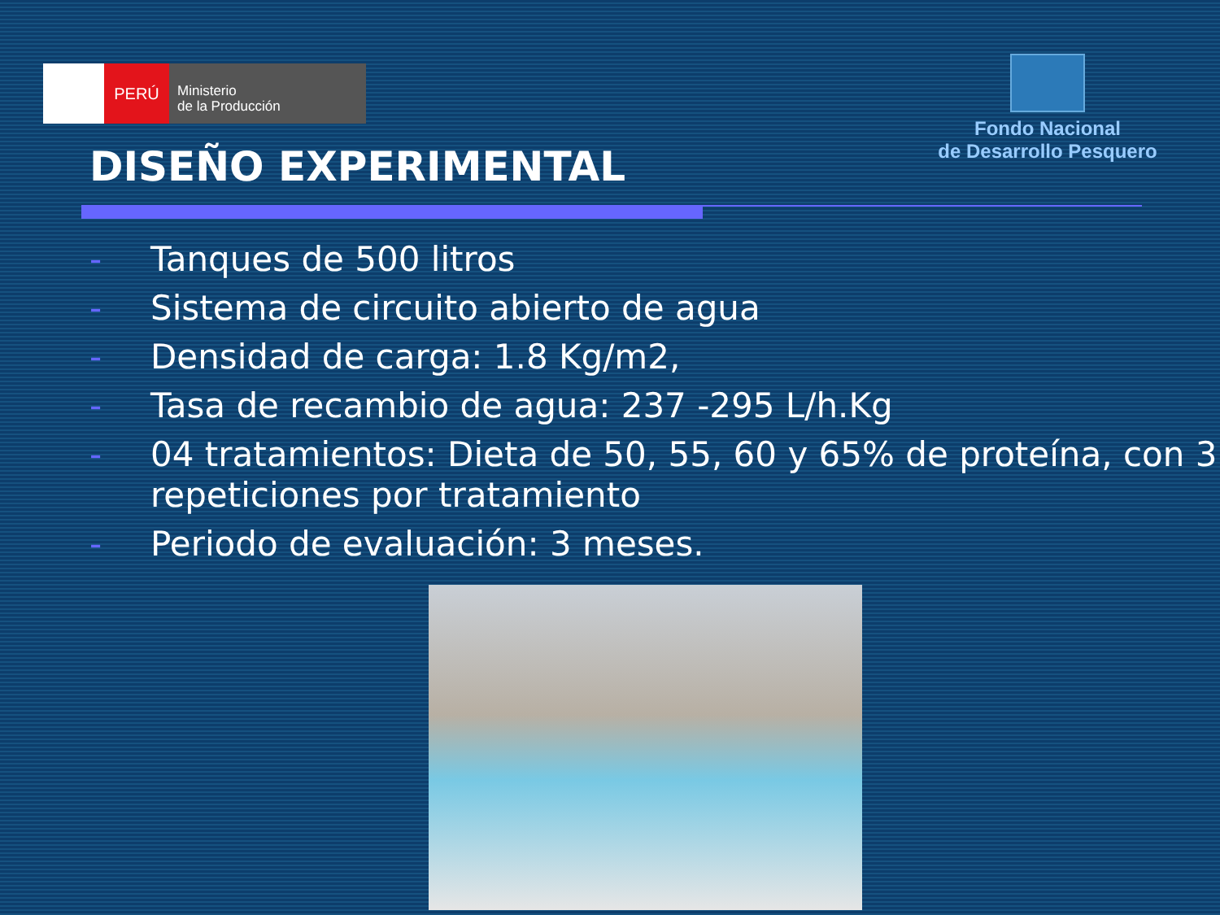PERÚ
Ministerio
de la Producción
Fondo Nacional
de Desarrollo Pesquero
DISEÑO EXPERIMENTAL
- Tanques de 500 litros
- Sistema de circuito abierto de agua
- Densidad de carga: 1.8 Kg/m2,
- Tasa de recambio de agua: 237 -295 L/h.Kg
- 04 tratamientos: Dieta de 50, 55, 60 y 65% de proteína, con 3 repeticiones por tratamiento
- Periodo de evaluación: 3 meses.